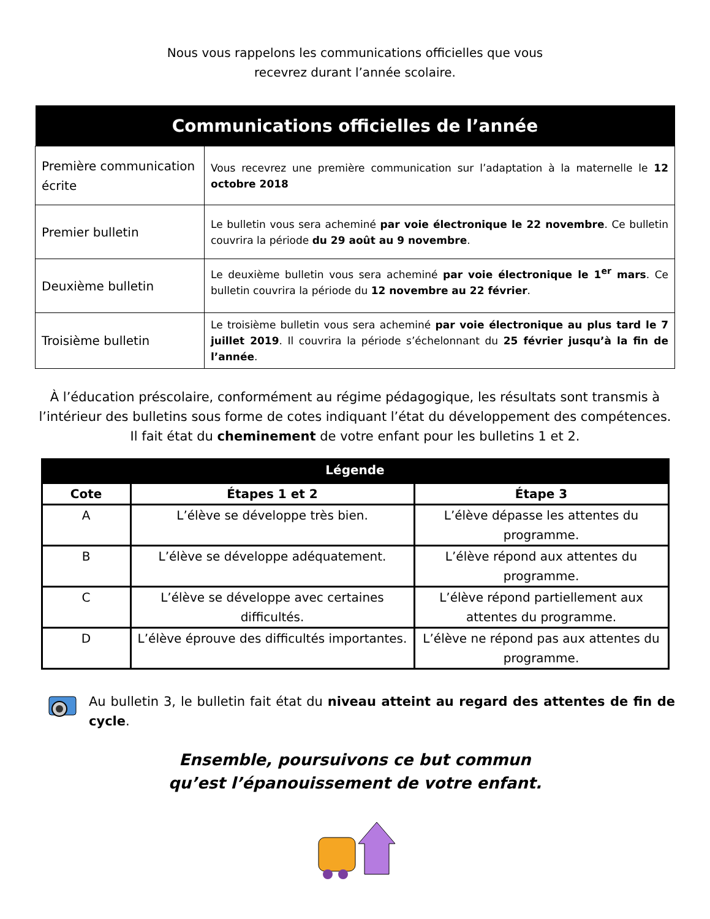Nous vous rappelons les communications officielles que vous
recevrez durant l’année scolaire.
| Communications officielles de l’année | |
| --- | --- |
| Première communication écrite | Vous recevrez une première communication sur l’adaptation à la maternelle le 12 octobre 2018 |
| Premier bulletin | Le bulletin vous sera acheminé par voie électronique le 22 novembre . Ce bulletin couvrira la période du 29 août au 9 novembre . |
| Deuxième bulletin | Le deuxième bulletin vous sera acheminé par voie électronique le 1<sup>er</sup> mars . Ce bulletin couvrira la période du 12 novembre au 22 février . |
| Troisième bulletin | Le troisième bulletin vous sera acheminé par voie électronique au plus tard le 7 juillet 2019 . Il couvrira la période s’échelonnant du 25 février jusqu’à la fin de l’année . |
À l’éducation préscolaire, conformément au régime pédagogique, les résultats sont transmis à l’intérieur des bulletins sous forme de cotes indiquant l’état du développement des compétences. Il fait état du cheminement de votre enfant pour les bulletins 1 et 2.
| Légende | | |
| --- | --- | --- |
| Cote | Étapes 1 et 2 | Étape 3 |
| A | L’élève se développe très bien. | L’élève dépasse les attentes du programme. |
| B | L’élève se développe adéquatement. | L’élève répond aux attentes du programme. |
| C | L’élève se développe avec certaines difficultés. | L’élève répond partiellement aux attentes du programme. |
| D | L’élève éprouve des difficultés importantes. | L’élève ne répond pas aux attentes du programme. |
Au bulletin 3, le bulletin fait état du niveau atteint au regard des attentes de fin de cycle.
Ensemble, poursuivons ce but commun
qu’est l’épanouissement de votre enfant.